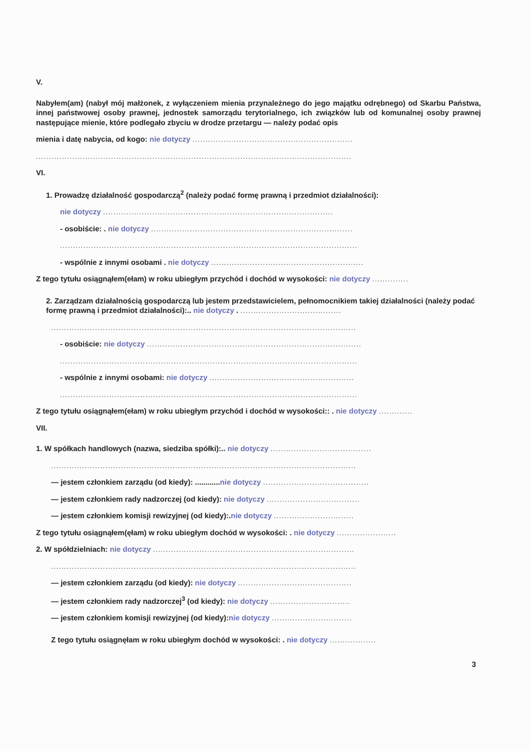V.
Nabyłem(am) (nabył mój małżonek, z wyłączeniem mienia przynależnego do jego majątku odrębnego) od Skarbu Państwa, innej państwowej osoby prawnej, jednostek samorządu terytorialnego, ich związków lub od komunalnej osoby prawnej następujące mienie, które podlegało zbyciu w drodze przetargu — należy podać opis
mienia i datę nabycia, od kogo: nie dotyczy ..............................................................
..........................................................................................................................
VI.
1. Prowadzę działalność gospodarczą<sup>2</sup> (należy podać formę prawną i przedmiot działalności):
nie dotyczy .........................................................................................
- osobiście: . nie dotyczy ..............................................................................
...................................................................................................................
- wspólnie z innymi osobami . nie dotyczy ...........................................................
Z tego tytułu osiągnąłem(ełam) w roku ubiegłym przychód i dochód w wysokości: nie dotyczy ..............
2. Zarządzam działalnością gospodarczą lub jestem przedstawicielem, pełnomocnikiem takiej działalności (należy podać formę prawną i przedmiot działalności):.. nie dotyczy . .......................................
......................................................................................................................
- osobiście: nie dotyczy ...................................................................................
...................................................................................................................
- wspólnie z innymi osobami: nie dotyczy ........................................................
...................................................................................................................
Z tego tytułu osiągnąłem(ełam) w roku ubiegłym przychód i dochód w wysokości:: . nie dotyczy .............
VII.
1. W spółkach handlowych (nazwa, siedziba spółki):.. nie dotyczy .......................................
......................................................................................................................
— jestem członkiem zarządu (od kiedy): ............nie dotyczy .........................................
— jestem członkiem rady nadzorczej (od kiedy): nie dotyczy ....................................
— jestem członkiem komisji rewizyjnej (od kiedy):.nie dotyczy ...............................
Z tego tytułu osiągnąłem(ęłam) w roku ubiegłym dochód w wysokości: . nie dotyczy .......................
2. W spółdzielniach: nie dotyczy ..............................................................................
......................................................................................................................
— jestem członkiem zarządu (od kiedy): nie dotyczy ............................................
— jestem członkiem rady nadzorczej<sup>3</sup> (od kiedy): nie dotyczy ...............................
— jestem członkiem komisji rewizyjnej (od kiedy):nie dotyczy ...............................
Z tego tytułu osiągnęłam w roku ubiegłym dochód w wysokości: . nie dotyczy ..................
3